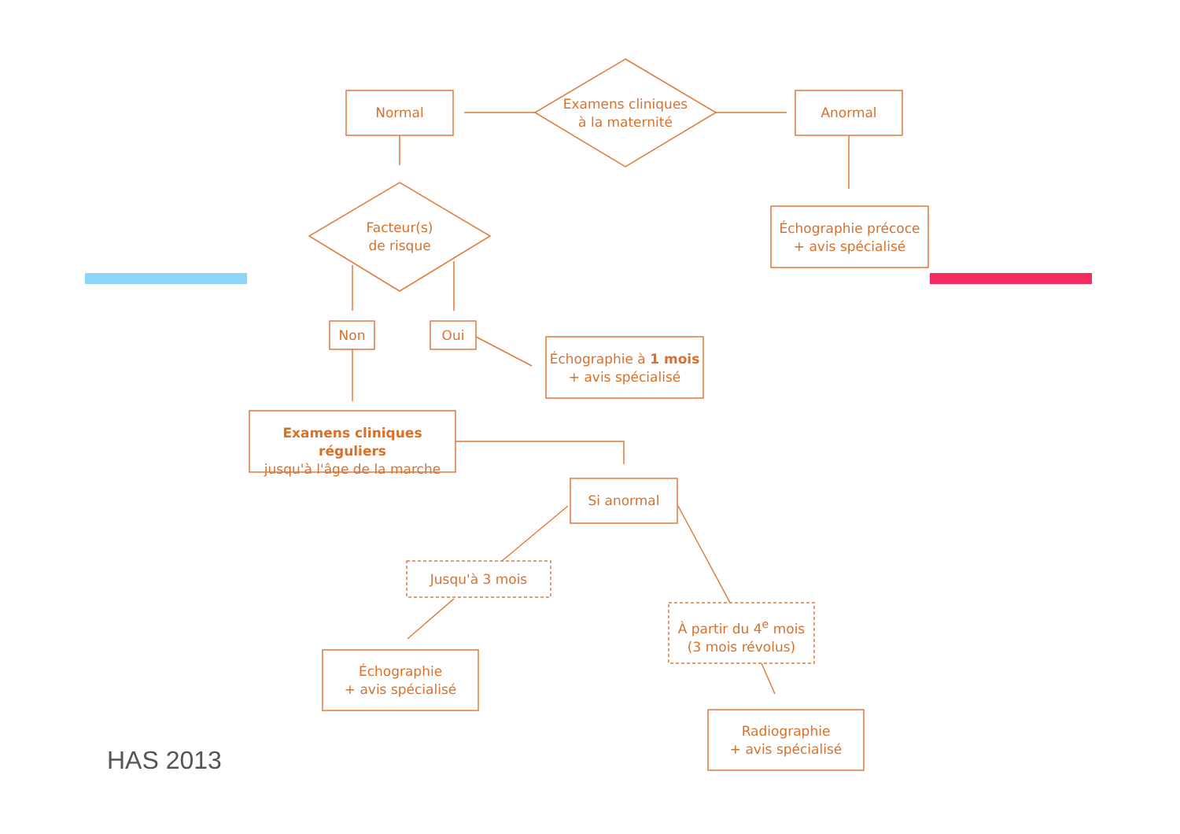Examens cliniques
à la maternité
Normal Anormal
Facteur(s)
de risque
Échographie précoce
+ avis spécialisé
Non Oui
Échographie à 1 mois
+ avis spécialisé
Examens cliniques réguliers
jusqu'à l'âge de la marche
Si anormal
Jusqu'à 3 mois
À partir du 4<sup>e</sup> mois
(3 mois révolus)
Échographie
+ avis spécialisé
Radiographie
+ avis spécialisé
HAS 2013